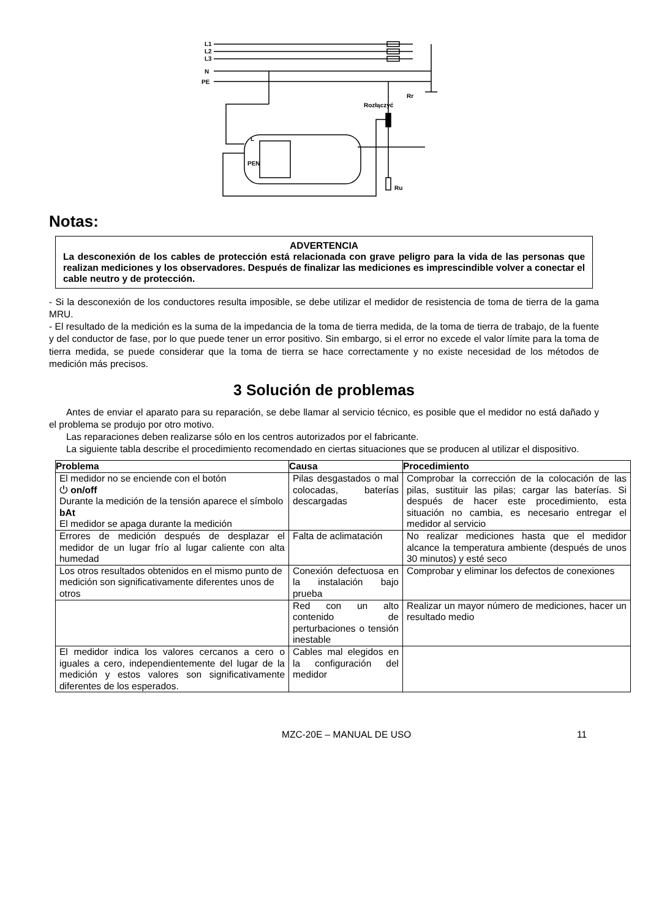L1
L2
L3
N
PE
Rozłączyć
Rr
L
PEN
Ru
Notas:
ADVERTENCIA
La desconexión de los cables de protección está relacionada con grave peligro para la vida de las personas que realizan mediciones y los observadores. Después de finalizar las mediciones es imprescindible volver a conectar el cable neutro y de protección.
- Si la desconexión de los conductores resulta imposible, se debe utilizar el medidor de resistencia de toma de tierra de la gama MRU.
- El resultado de la medición es la suma de la impedancia de la toma de tierra medida, de la toma de tierra de trabajo, de la fuente y del conductor de fase, por lo que puede tener un error positivo. Sin embargo, si el error no excede el valor límite para la toma de tierra medida, se puede considerar que la toma de tierra se hace correctamente y no existe necesidad de los métodos de medición más precisos.
3 Solución de problemas
Antes de enviar el aparato para su reparación, se debe llamar al servicio técnico, es posible que el medidor no está dañado y el problema se produjo por otro motivo.
Las reparaciones deben realizarse sólo en los centros autorizados por el fabricante.
La siguiente tabla describe el procedimiento recomendado en ciertas situaciones que se producen al utilizar el dispositivo.
| Problema | Causa | Procedimiento |
| --- | --- | --- |
| El medidor no se enciende con el botón ⏻ on/off Durante la medición de la tensión aparece el símbolo bAt El medidor se apaga durante la medición | Pilas desgastados o mal colocadas, baterías descargadas | Comprobar la corrección de la colocación de las pilas, sustituir las pilas; cargar las baterías. Si después de hacer este procedimiento, esta situación no cambia, es necesario entregar el medidor al servicio |
| Errores de medición después de desplazar el medidor de un lugar frío al lugar caliente con alta humedad | Falta de aclimatación | No realizar mediciones hasta que el medidor alcance la temperatura ambiente (después de unos 30 minutos) y esté seco |
| Los otros resultados obtenidos en el mismo punto de medición son significativamente diferentes unos de otros | Conexión defectuosa en la instalación bajo prueba | Comprobar y eliminar los defectos de conexiones |
| | Red con un alto contenido de perturbaciones o tensión inestable | Realizar un mayor número de mediciones, hacer un resultado medio |
| El medidor indica los valores cercanos a cero o iguales a cero, independientemente del lugar de la medición y estos valores son significativamente diferentes de los esperados. | Cables mal elegidos en la configuración del medidor | |
MZC-20E – MANUAL DE USO 11